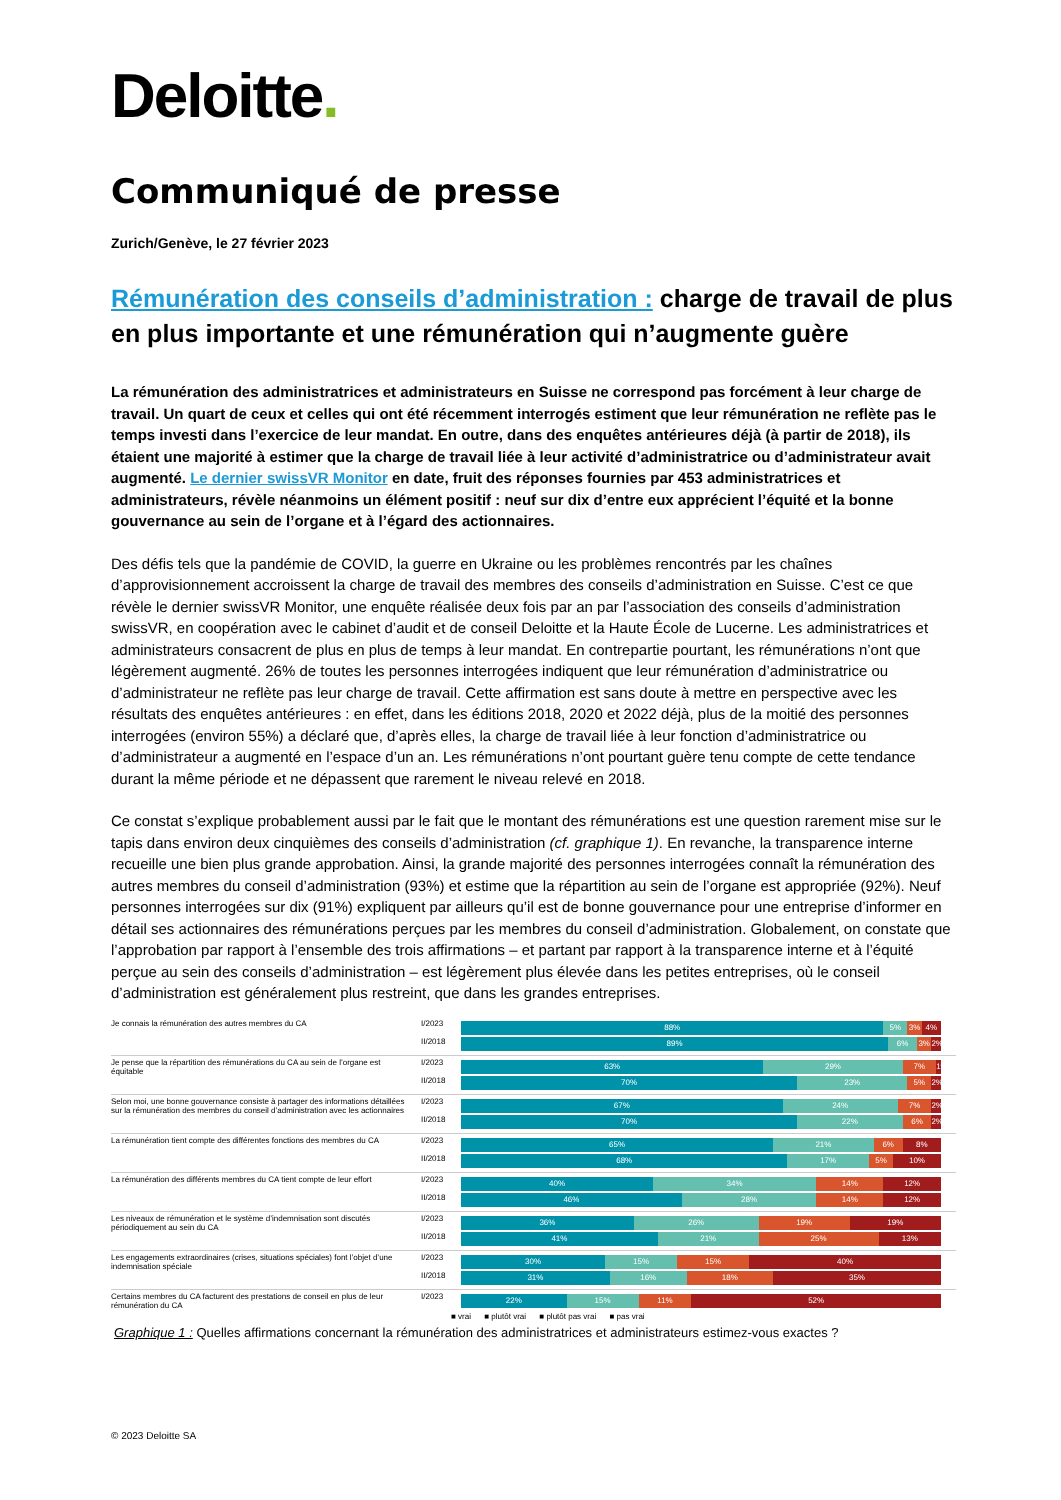Deloitte.
Communiqué de presse
Zurich/Genève, le 27 février 2023
Rémunération des conseils d’administration : charge de travail de plus en plus importante et une rémunération qui n’augmente guère
La rémunération des administratrices et administrateurs en Suisse ne correspond pas forcément à leur charge de travail. Un quart de ceux et celles qui ont été récemment interrogés estiment que leur rémunération ne reflète pas le temps investi dans l’exercice de leur mandat. En outre, dans des enquêtes antérieures déjà (à partir de 2018), ils étaient une majorité à estimer que la charge de travail liée à leur activité d’administratrice ou d’administrateur avait augmenté. Le dernier swissVR Monitor en date, fruit des réponses fournies par 453 administratrices et administrateurs, révèle néanmoins un élément positif : neuf sur dix d’entre eux apprécient l’équité et la bonne gouvernance au sein de l’organe et à l’égard des actionnaires.
Des défis tels que la pandémie de COVID, la guerre en Ukraine ou les problèmes rencontrés par les chaînes d’approvisionnement accroissent la charge de travail des membres des conseils d’administration en Suisse. C’est ce que révèle le dernier swissVR Monitor, une enquête réalisée deux fois par an par l’association des conseils d’administration swissVR, en coopération avec le cabinet d’audit et de conseil Deloitte et la Haute École de Lucerne. Les administratrices et administrateurs consacrent de plus en plus de temps à leur mandat. En contrepartie pourtant, les rémunérations n’ont que légèrement augmenté. 26% de toutes les personnes interrogées indiquent que leur rémunération d’administratrice ou d’administrateur ne reflète pas leur charge de travail. Cette affirmation est sans doute à mettre en perspective avec les résultats des enquêtes antérieures : en effet, dans les éditions 2018, 2020 et 2022 déjà, plus de la moitié des personnes interrogées (environ 55%) a déclaré que, d’après elles, la charge de travail liée à leur fonction d’administratrice ou d’administrateur a augmenté en l’espace d’un an. Les rémunérations n’ont pourtant guère tenu compte de cette tendance durant la même période et ne dépassent que rarement le niveau relevé en 2018.
Ce constat s’explique probablement aussi par le fait que le montant des rémunérations est une question rarement mise sur le tapis dans environ deux cinquièmes des conseils d’administration (cf. graphique 1). En revanche, la transparence interne recueille une bien plus grande approbation. Ainsi, la grande majorité des personnes interrogées connaît la rémunération des autres membres du conseil d’administration (93%) et estime que la répartition au sein de l’organe est appropriée (92%). Neuf personnes interrogées sur dix (91%) expliquent par ailleurs qu’il est de bonne gouvernance pour une entreprise d’informer en détail ses actionnaires des rémunérations perçues par les membres du conseil d’administration. Globalement, on constate que l’approbation par rapport à l’ensemble des trois affirmations – et partant par rapport à la transparence interne et à l’équité perçue au sein des conseils d’administration – est légèrement plus élevée dans les petites entreprises, où le conseil d’administration est généralement plus restreint, que dans les grandes entreprises.
Je connais la rémunération des autres membres du CA I/2023
II/2018
88% 5% 3% 4%
89% 6% 3% 2%
Je pense que la répartition des rémunérations du CA au sein de l’organe est équitable
I/2023
II/2018
63% 29% 7% 1%
70% 23% 5% 2%
Selon moi, une bonne gouvernance consiste à partager des informations détaillées sur la rémunération des membres du conseil d’administration avec les actionnaires
I/2023
II/2018
67% 24% 7% 2%
70% 22% 6% 2%
La rémunération tient compte des différentes fonctions des membres du CA
I/2023
II/2018
65% 21% 6% 8%
68% 17% 5% 10%
La rémunération des différents membres du CA tient compte de leur effort
I/2023
II/2018
40% 34% 14% 12%
46% 28% 14% 12%
Les niveaux de rémunération et le système d’indemnisation sont discutés périodiquement au sein du CA
I/2023
II/2018
36% 26% 19% 19%
41% 21% 25% 13%
Les engagements extraordinaires (crises, situations spéciales) font l’objet d’une indemnisation spéciale
I/2023
II/2018
30% 15% 15% 40%
31% 16% 18% 35%
Certains membres du CA facturent des prestations de conseil en plus de leur rémunération du CA
I/2023
22% 15% 11% 52%
■ vrai ■ plutôt vrai ■ plutôt pas vrai ■ pas vrai
Graphique 1 : Quelles affirmations concernant la rémunération des administratrices et administrateurs estimez-vous exactes ?
© 2023 Deloitte SA